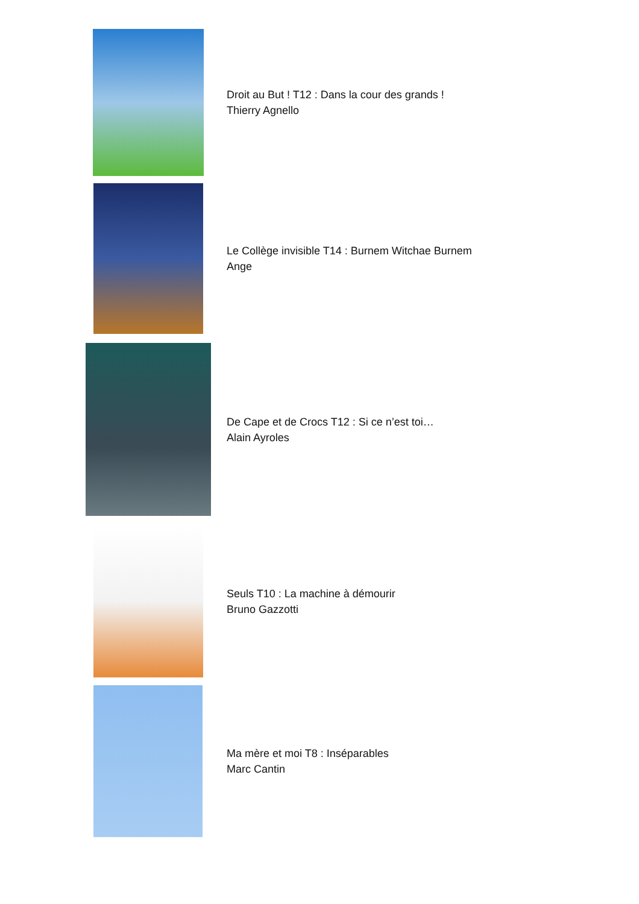Droit au But ! T12 : Dans la cour des grands !
Thierry Agnello
Le Collège invisible T14 : Burnem Witchae Burnem
Ange
De Cape et de Crocs T12 : Si ce n’est toi…
Alain Ayroles
Seuls T10 : La machine à démourir
Bruno Gazzotti
Ma mère et moi T8 : Inséparables
Marc Cantin